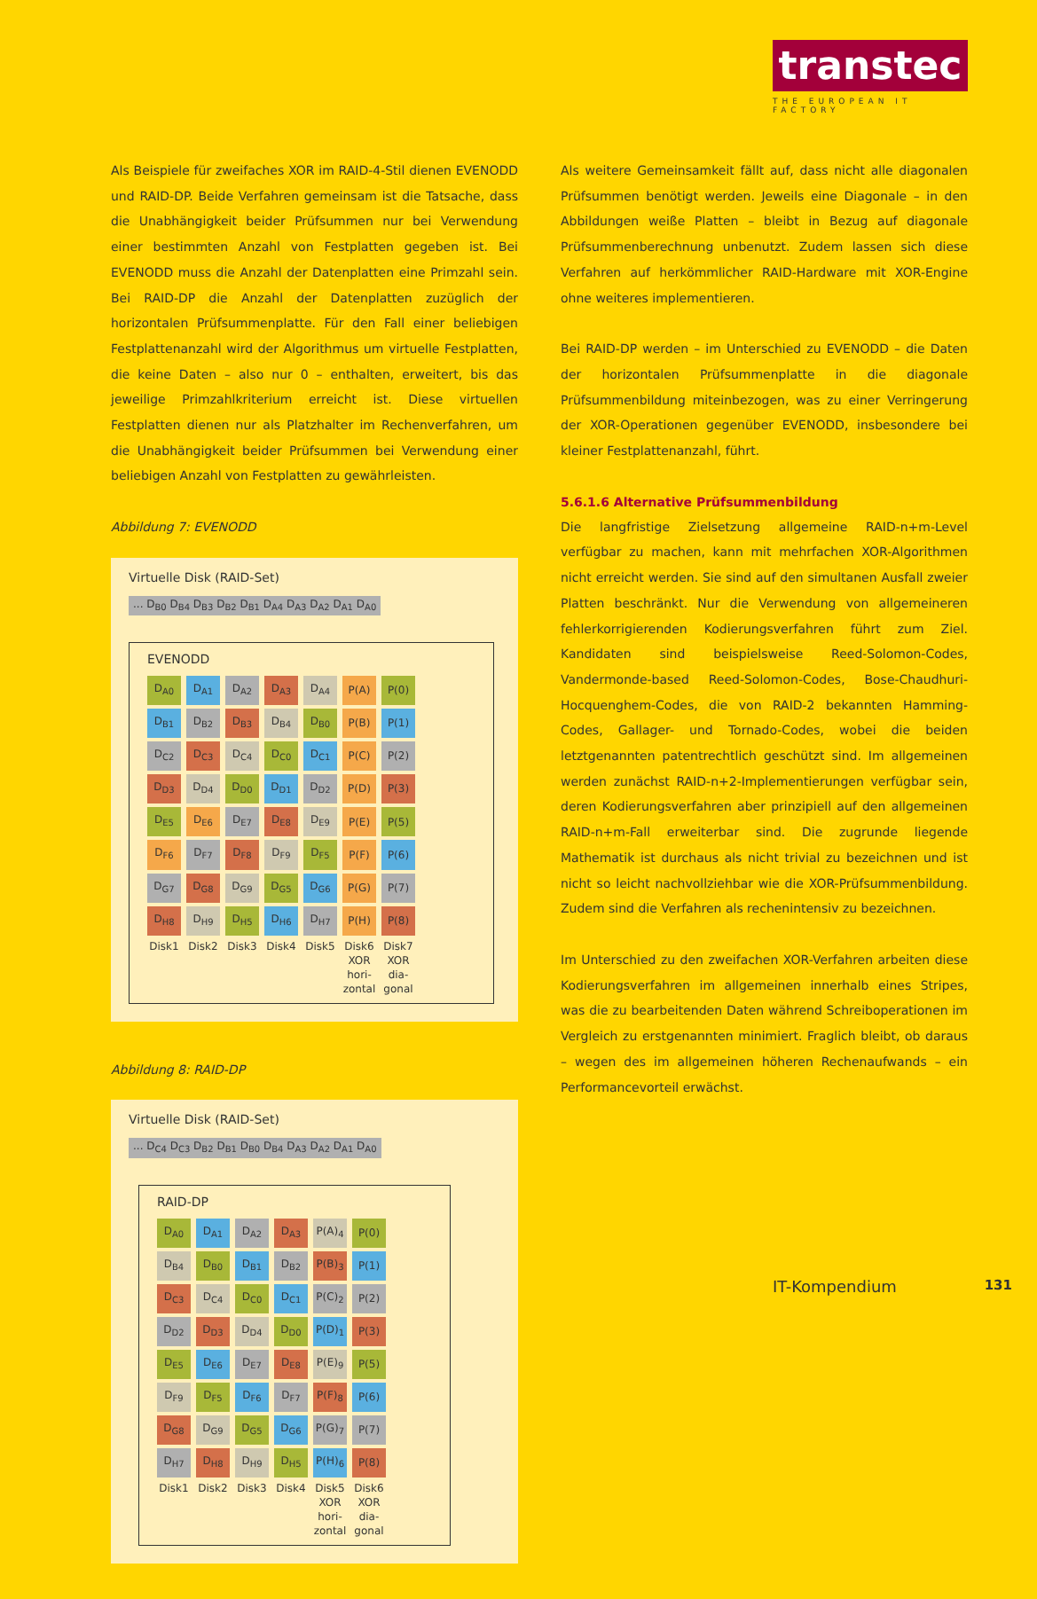transtec
THE EUROPEAN IT FACTORY
Als Beispiele für zweifaches XOR im RAID-4-Stil dienen EVENODD und RAID-DP. Beide Verfahren gemeinsam ist die Tatsache, dass die Unabhängigkeit beider Prüfsummen nur bei Verwendung einer bestimmten Anzahl von Festplatten gegeben ist. Bei EVENODD muss die Anzahl der Datenplatten eine Primzahl sein. Bei RAID-DP die Anzahl der Datenplatten zuzüglich der horizontalen Prüfsummenplatte. Für den Fall einer beliebigen Festplattenanzahl wird der Algorithmus um virtuelle Festplatten, die keine Daten – also nur 0 – enthalten, erweitert, bis das jeweilige Primzahlkriterium erreicht ist. Diese virtuellen Festplatten dienen nur als Platzhalter im Rechenverfahren, um die Unabhängigkeit beider Prüfsummen bei Verwendung einer beliebigen Anzahl von Festplatten zu gewährleisten.
Abbildung 7: EVENODD
Virtuelle Disk (RAID-Set)
... D<sub>B0</sub> D<sub>B4</sub> D<sub>B3</sub> D<sub>B2</sub> D<sub>B1</sub> D<sub>A4</sub> D<sub>A3</sub> D<sub>A2</sub> D<sub>A1</sub> D<sub>A0</sub>
EVENODD
| D<sub>A0</sub> | D<sub>A1</sub> | D<sub>A2</sub> | D<sub>A3</sub> | D<sub>A4</sub> | P(A) | P(0) |
| D<sub>B1</sub> | D<sub>B2</sub> | D<sub>B3</sub> | D<sub>B4</sub> | D<sub>B0</sub> | P(B) | P(1) |
| D<sub>C2</sub> | D<sub>C3</sub> | D<sub>C4</sub> | D<sub>C0</sub> | D<sub>C1</sub> | P(C) | P(2) |
| D<sub>D3</sub> | D<sub>D4</sub> | D<sub>D0</sub> | D<sub>D1</sub> | D<sub>D2</sub> | P(D) | P(3) |
| D<sub>E5</sub> | D<sub>E6</sub> | D<sub>E7</sub> | D<sub>E8</sub> | D<sub>E9</sub> | P(E) | P(5) |
| D<sub>F6</sub> | D<sub>F7</sub> | D<sub>F8</sub> | D<sub>F9</sub> | D<sub>F5</sub> | P(F) | P(6) |
| D<sub>G7</sub> | D<sub>G8</sub> | D<sub>G9</sub> | D<sub>G5</sub> | D<sub>G6</sub> | P(G) | P(7) |
| D<sub>H8</sub> | D<sub>H9</sub> | D<sub>H5</sub> | D<sub>H6</sub> | D<sub>H7</sub> | P(H) | P(8) |
| Disk1 | Disk2 | Disk3 | Disk4 | Disk5 | Disk6 XOR hori- zontal | Disk7 XOR dia- gonal |
Abbildung 8: RAID-DP
Virtuelle Disk (RAID-Set)
... D<sub>C4</sub> D<sub>C3</sub> D<sub>B2</sub> D<sub>B1</sub> D<sub>B0</sub> D<sub>B4</sub> D<sub>A3</sub> D<sub>A2</sub> D<sub>A1</sub> D<sub>A0</sub>
RAID-DP
| D<sub>A0</sub> | D<sub>A1</sub> | D<sub>A2</sub> | D<sub>A3</sub> | P(A)<sub>4</sub> | P(0) |
| D<sub>B4</sub> | D<sub>B0</sub> | D<sub>B1</sub> | D<sub>B2</sub> | P(B)<sub>3</sub> | P(1) |
| D<sub>C3</sub> | D<sub>C4</sub> | D<sub>C0</sub> | D<sub>C1</sub> | P(C)<sub>2</sub> | P(2) |
| D<sub>D2</sub> | D<sub>D3</sub> | D<sub>D4</sub> | D<sub>D0</sub> | P(D)<sub>1</sub> | P(3) |
| D<sub>E5</sub> | D<sub>E6</sub> | D<sub>E7</sub> | D<sub>E8</sub> | P(E)<sub>9</sub> | P(5) |
| D<sub>F9</sub> | D<sub>F5</sub> | D<sub>F6</sub> | D<sub>F7</sub> | P(F)<sub>8</sub> | P(6) |
| D<sub>G8</sub> | D<sub>G9</sub> | D<sub>G5</sub> | D<sub>G6</sub> | P(G)<sub>7</sub> | P(7) |
| D<sub>H7</sub> | D<sub>H8</sub> | D<sub>H9</sub> | D<sub>H5</sub> | P(H)<sub>6</sub> | P(8) |
| Disk1 | Disk2 | Disk3 | Disk4 | Disk5 XOR hori- zontal | Disk6 XOR dia- gonal |
Als weitere Gemeinsamkeit fällt auf, dass nicht alle diagonalen Prüfsummen benötigt werden. Jeweils eine Diagonale – in den Abbildungen weiße Platten – bleibt in Bezug auf diagonale Prüfsummenberechnung unbenutzt. Zudem lassen sich diese Verfahren auf herkömmlicher RAID-Hardware mit XOR-Engine ohne weiteres implementieren.
Bei RAID-DP werden – im Unterschied zu EVENODD – die Daten der horizontalen Prüfsummenplatte in die diagonale Prüfsummenbildung miteinbezogen, was zu einer Verringerung der XOR-Operationen gegenüber EVENODD, insbesondere bei kleiner Festplattenanzahl, führt.
5.6.1.6 Alternative Prüfsummenbildung
Die langfristige Zielsetzung allgemeine RAID-n+m-Level verfügbar zu machen, kann mit mehrfachen XOR-Algorithmen nicht erreicht werden. Sie sind auf den simultanen Ausfall zweier Platten beschränkt. Nur die Verwendung von allgemeineren fehlerkorrigierenden Kodierungsverfahren führt zum Ziel. Kandidaten sind beispielsweise Reed-Solomon-Codes, Vandermonde-based Reed-Solomon-Codes, Bose-Chaudhuri-Hocquenghem-Codes, die von RAID-2 bekannten Hamming-Codes, Gallager- und Tornado-Codes, wobei die beiden letztgenannten patentrechtlich geschützt sind. Im allgemeinen werden zunächst RAID-n+2-Implementierungen verfügbar sein, deren Kodierungsverfahren aber prinzipiell auf den allgemeinen RAID-n+m-Fall erweiterbar sind. Die zugrunde liegende Mathematik ist durchaus als nicht trivial zu bezeichnen und ist nicht so leicht nachvollziehbar wie die XOR-Prüfsummenbildung. Zudem sind die Verfahren als rechenintensiv zu bezeichnen.
Im Unterschied zu den zweifachen XOR-Verfahren arbeiten diese Kodierungsverfahren im allgemeinen innerhalb eines Stripes, was die zu bearbeitenden Daten während Schreiboperationen im Vergleich zu erstgenannten minimiert. Fraglich bleibt, ob daraus – wegen des im allgemeinen höheren Rechenaufwands – ein Performancevorteil erwächst.
IT-Kompendium 131